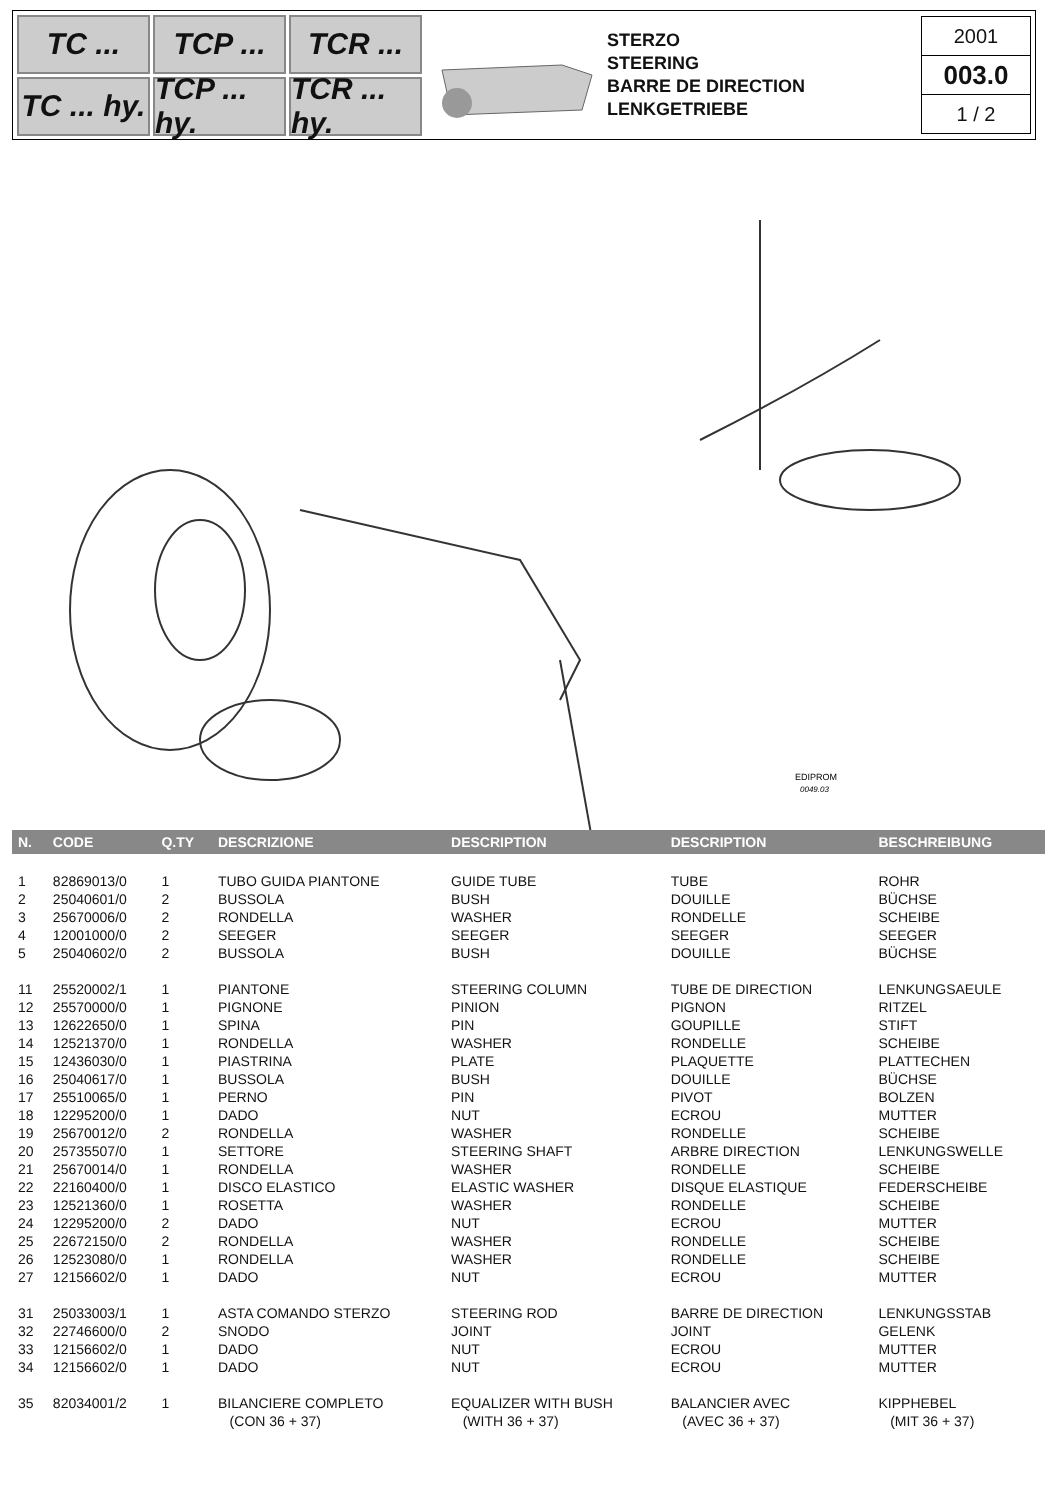TC ...
TCP ...
TCR ...
TC ... hy.
TCP ... hy.
TCR ... hy.
STERZO
STEERING
BARRE DE DIRECTION
LENKGETRIEBE
2001
003.0
1 / 2
EDIPROM
0049.03
| N. | CODE | Q.TY | DESCRIZIONE | DESCRIPTION | DESCRIPTION | BESCHREIBUNG |
| --- | --- | --- | --- | --- | --- | --- |
| 1 | 82869013/0 | 1 | TUBO GUIDA PIANTONE | GUIDE TUBE | TUBE | ROHR |
| 2 | 25040601/0 | 2 | BUSSOLA | BUSH | DOUILLE | BÜCHSE |
| 3 | 25670006/0 | 2 | RONDELLA | WASHER | RONDELLE | SCHEIBE |
| 4 | 12001000/0 | 2 | SEEGER | SEEGER | SEEGER | SEEGER |
| 5 | 25040602/0 | 2 | BUSSOLA | BUSH | DOUILLE | BÜCHSE |
| 11 | 25520002/1 | 1 | PIANTONE | STEERING COLUMN | TUBE DE DIRECTION | LENKUNGSAEULE |
| 12 | 25570000/0 | 1 | PIGNONE | PINION | PIGNON | RITZEL |
| 13 | 12622650/0 | 1 | SPINA | PIN | GOUPILLE | STIFT |
| 14 | 12521370/0 | 1 | RONDELLA | WASHER | RONDELLE | SCHEIBE |
| 15 | 12436030/0 | 1 | PIASTRINA | PLATE | PLAQUETTE | PLATTECHEN |
| 16 | 25040617/0 | 1 | BUSSOLA | BUSH | DOUILLE | BÜCHSE |
| 17 | 25510065/0 | 1 | PERNO | PIN | PIVOT | BOLZEN |
| 18 | 12295200/0 | 1 | DADO | NUT | ECROU | MUTTER |
| 19 | 25670012/0 | 2 | RONDELLA | WASHER | RONDELLE | SCHEIBE |
| 20 | 25735507/0 | 1 | SETTORE | STEERING SHAFT | ARBRE DIRECTION | LENKUNGSWELLE |
| 21 | 25670014/0 | 1 | RONDELLA | WASHER | RONDELLE | SCHEIBE |
| 22 | 22160400/0 | 1 | DISCO ELASTICO | ELASTIC WASHER | DISQUE ELASTIQUE | FEDERSCHEIBE |
| 23 | 12521360/0 | 1 | ROSETTA | WASHER | RONDELLE | SCHEIBE |
| 24 | 12295200/0 | 2 | DADO | NUT | ECROU | MUTTER |
| 25 | 22672150/0 | 2 | RONDELLA | WASHER | RONDELLE | SCHEIBE |
| 26 | 12523080/0 | 1 | RONDELLA | WASHER | RONDELLE | SCHEIBE |
| 27 | 12156602/0 | 1 | DADO | NUT | ECROU | MUTTER |
| 31 | 25033003/1 | 1 | ASTA COMANDO STERZO | STEERING ROD | BARRE DE DIRECTION | LENKUNGSSTAB |
| 32 | 22746600/0 | 2 | SNODO | JOINT | JOINT | GELENK |
| 33 | 12156602/0 | 1 | DADO | NUT | ECROU | MUTTER |
| 34 | 12156602/0 | 1 | DADO | NUT | ECROU | MUTTER |
| 35 | 82034001/2 | 1 | BILANCIERE COMPLETO | EQUALIZER WITH BUSH | BALANCIER AVEC | KIPPHEBEL |
| | | | (CON 36 + 37) | (WITH 36 + 37) | (AVEC 36 + 37) | (MIT 36 + 37) |